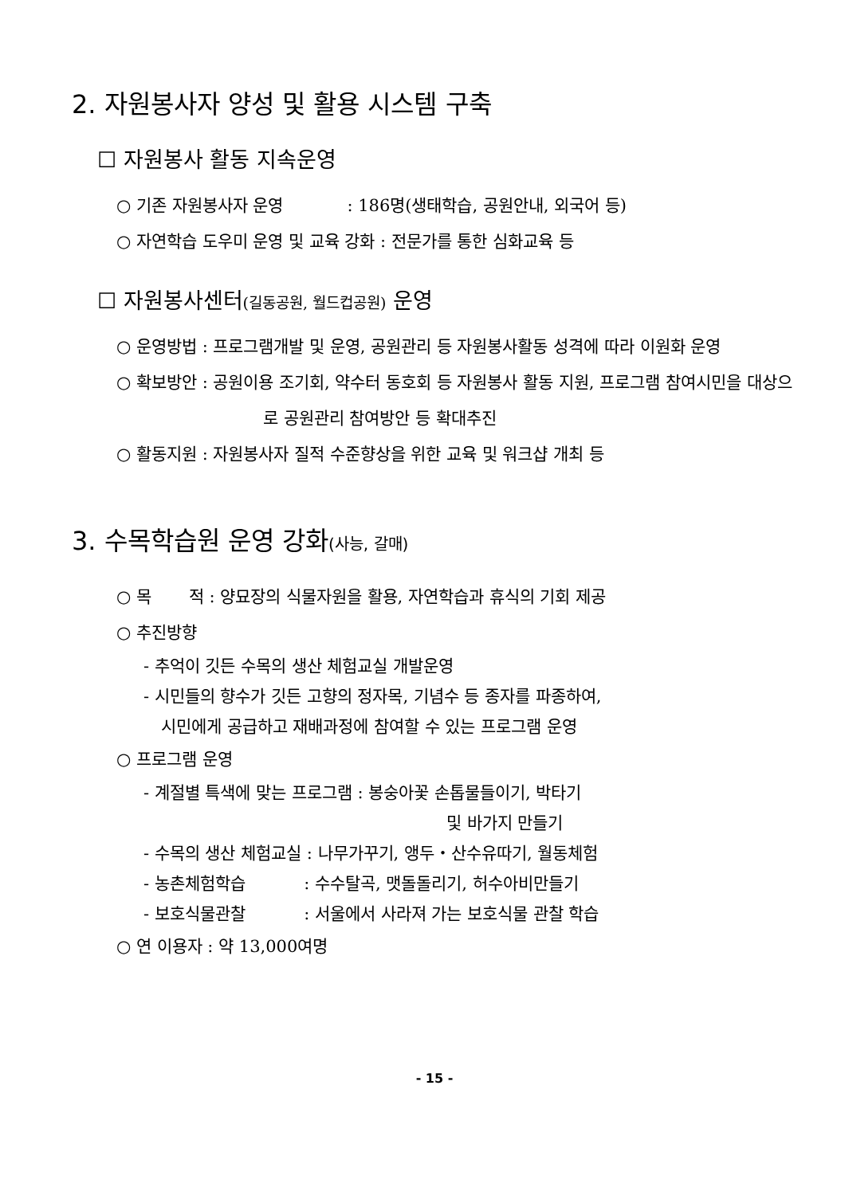2. 자원봉사자 양성 및 활용 시스템 구축
☐ 자원봉사 활동 지속운영
○ 기존 자원봉사자 운영 : 186명(생태학습, 공원안내, 외국어 등)
○ 자연학습 도우미 운영 및 교육 강화 : 전문가를 통한 심화교육 등
☐ 자원봉사센터(길동공원, 월드컵공원) 운영
○ 운영방법 : 프로그램개발 및 운영, 공원관리 등 자원봉사활동 성격에 따라 이원화 운영
○ 확보방안 : 공원이용 조기회, 약수터 동호회 등 자원봉사 활동 지원, 프로그램 참여시민을 대상으로 공원관리 참여방안 등 확대추진
○ 활동지원 : 자원봉사자 질적 수준향상을 위한 교육 및 워크샵 개최 등
3. 수목학습원 운영 강화(사능, 갈매)
○ 목 적 : 양묘장의 식물자원을 활용, 자연학습과 휴식의 기회 제공
○ 추진방향
- 추억이 깃든 수목의 생산 체험교실 개발운영
- 시민들의 향수가 깃든 고향의 정자목, 기념수 등 종자를 파종하여,
시민에게 공급하고 재배과정에 참여할 수 있는 프로그램 운영
○ 프로그램 운영
- 계절별 특색에 맞는 프로그램 : 봉숭아꽃 손톱물들이기, 박타기
및 바가지 만들기
- 수목의 생산 체험교실 : 나무가꾸기, 앵두・산수유따기, 월동체험
- 농촌체험학습 : 수수탈곡, 맷돌돌리기, 허수아비만들기
- 보호식물관찰 : 서울에서 사라져 가는 보호식물 관찰 학습
○ 연 이용자 : 약 13,000여명
- 15 -